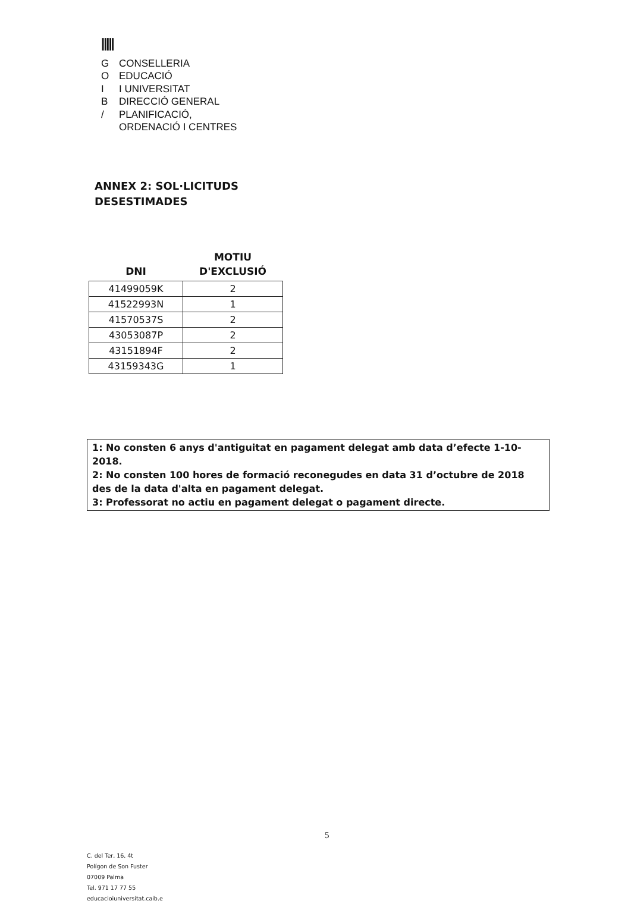|||||
G CONSELLERIA
O EDUCACIÓ
I I UNIVERSITAT
B DIRECCIÓ GENERAL
/ PLANIFICACIÓ,
ORDENACIÓ I CENTRES
ANNEX 2: SOL·LICITUDS
DESESTIMADES
| DNI | MOTIU D'EXCLUSIÓ |
| --- | --- |
| 41499059K | 2 |
| 41522993N | 1 |
| 41570537S | 2 |
| 43053087P | 2 |
| 43151894F | 2 |
| 43159343G | 1 |
1: No consten 6 anys d'antiguitat en pagament delegat amb data d’efecte 1-10-2018.
2: No consten 100 hores de formació reconegudes en data 31 d’octubre de 2018 des de la data d'alta en pagament delegat.
3: Professorat no actiu en pagament delegat o pagament directe.
5
C. del Ter, 16, 4t
Polígon de Son Fuster
07009 Palma
Tel. 971 17 77 55
educacioiuniversitat.caib.e